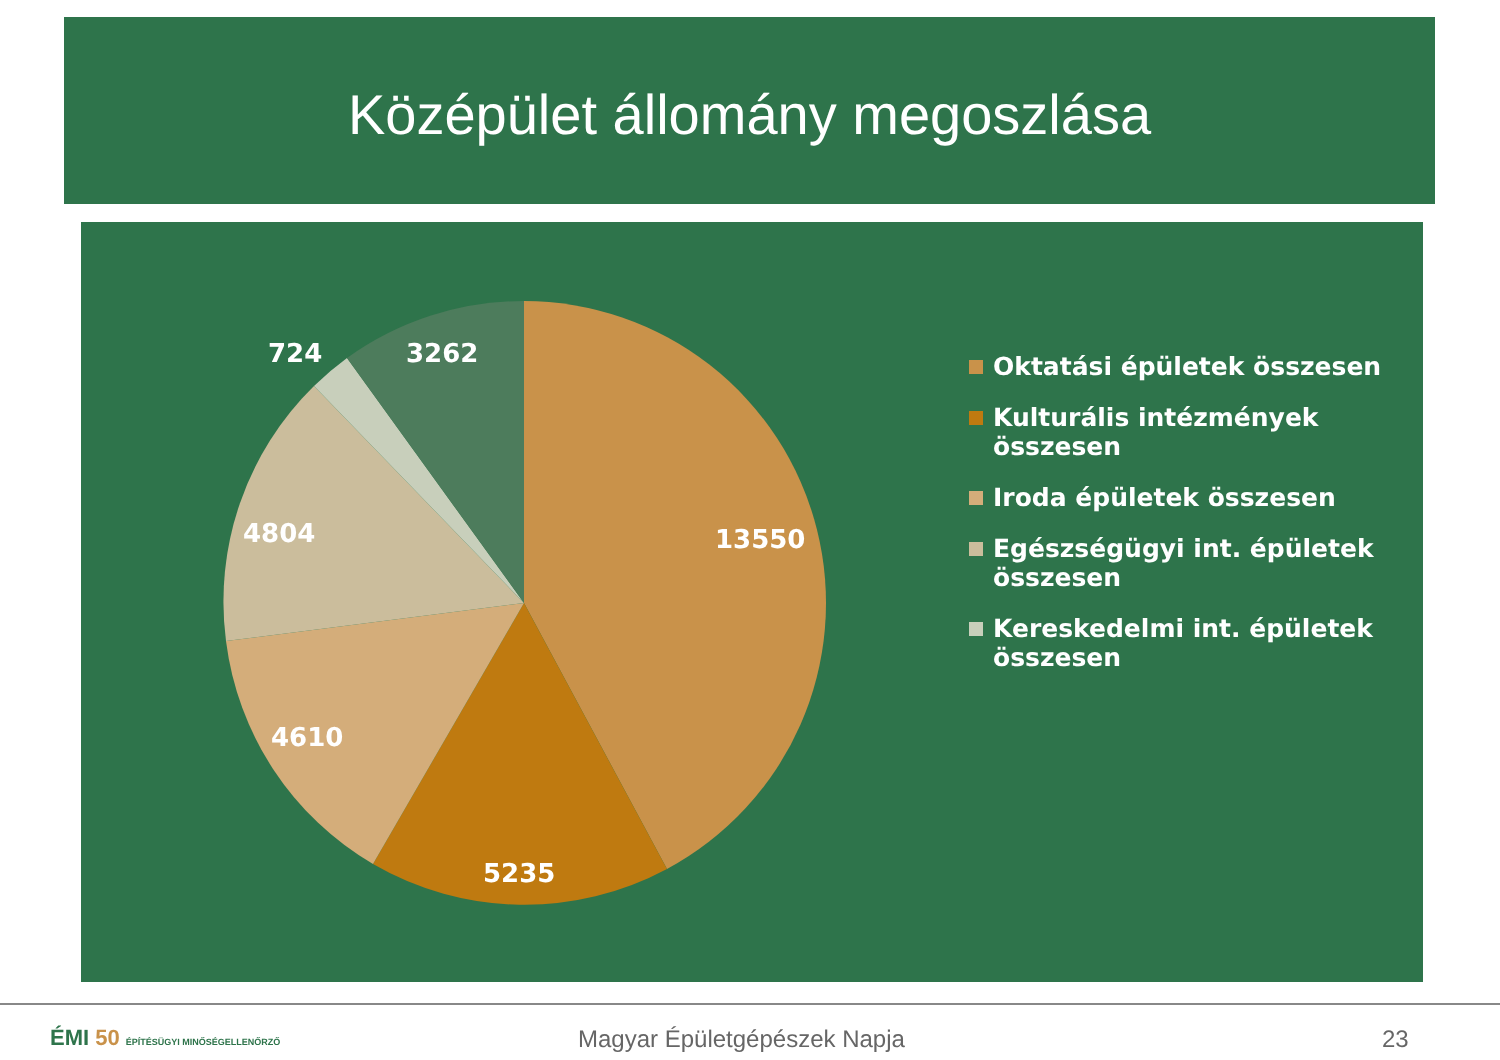Középület állomány megoszlása
724
3262
4804
13550
4610
5235
Oktatási épületek összesen
Kulturális intézmények összesen
Iroda épületek összesen
Egészségügyi int. épületek összesen
Kereskedelmi int. épületek összesen
ÉMI 50 ÉPÍTÉSÜGYI MINŐSÉGELLENŐRZŐ
Magyar Épületgépészek Napja 23